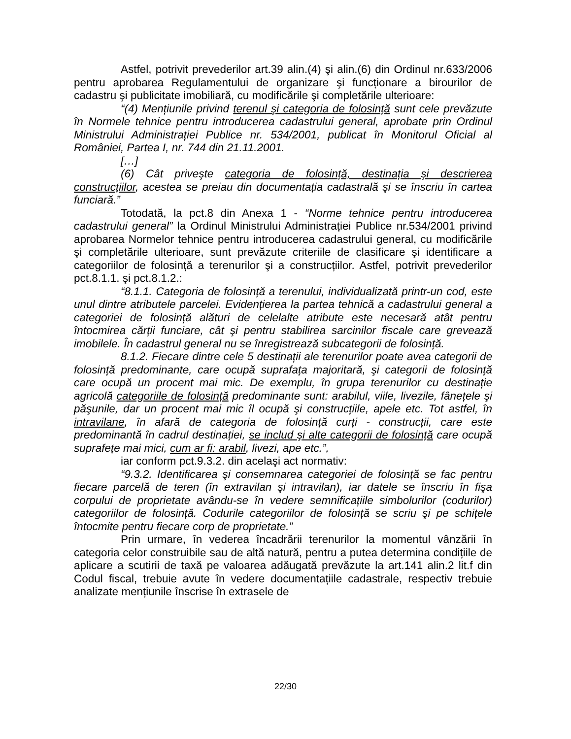Astfel, potrivit prevederilor art.39 alin.(4) şi alin.(6) din Ordinul nr.633/2006 pentru aprobarea Regulamentului de organizare şi funcționare a birourilor de cadastru şi publicitate imobiliară, cu modificările şi completările ulterioare:
“(4) Mențiunile privind terenul şi categoria de folosință sunt cele prevăzute în Normele tehnice pentru introducerea cadastrului general, aprobate prin Ordinul Ministrului Administrației Publice nr. 534/2001, publicat în Monitorul Oficial al României, Partea I, nr. 744 din 21.11.2001.
[…]
(6) Cât priveşte categoria de folosință, destinația şi descrierea construcțiilor, acestea se preiau din documentația cadastrală şi se înscriu în cartea funciară.”
Totodată, la pct.8 din Anexa 1 - “Norme tehnice pentru introducerea cadastrului general” la Ordinul Ministrului Administrației Publice nr.534/2001 privind aprobarea Normelor tehnice pentru introducerea cadastrului general, cu modificările şi completările ulterioare, sunt prevăzute criteriile de clasificare şi identificare a categoriilor de folosință a terenurilor şi a construcțiilor. Astfel, potrivit prevederilor pct.8.1.1. şi pct.8.1.2.:
“8.1.1. Categoria de folosință a terenului, individualizată printr-un cod, este unul dintre atributele parcelei. Evidențierea la partea tehnică a cadastrului general a categoriei de folosință alături de celelalte atribute este necesară atât pentru întocmirea cărții funciare, cât şi pentru stabilirea sarcinilor fiscale care grevează imobilele. În cadastrul general nu se înregistrează subcategorii de folosință.
8.1.2. Fiecare dintre cele 5 destinații ale terenurilor poate avea categorii de folosință predominante, care ocupă suprafața majoritară, şi categorii de folosință care ocupă un procent mai mic. De exemplu, în grupa terenurilor cu destinație agricolă categoriile de folosință predominante sunt: arabilul, viile, livezile, fânețele şi păşunile, dar un procent mai mic îl ocupă şi construcțiile, apele etc. Tot astfel, în intravilane, în afară de categoria de folosință curți - construcții, care este predominantă în cadrul destinației, se includ şi alte categorii de folosință care ocupă suprafețe mai mici, cum ar fi: arabil, livezi, ape etc.”,
iar conform pct.9.3.2. din acelaşi act normativ:
“9.3.2. Identificarea şi consemnarea categoriei de folosință se fac pentru fiecare parcelă de teren (în extravilan şi intravilan), iar datele se înscriu în fişa corpului de proprietate avându-se în vedere semnificațiile simbolurilor (codurilor) categoriilor de folosință. Codurile categoriilor de folosință se scriu şi pe schițele întocmite pentru fiecare corp de proprietate.”
Prin urmare, în vederea încadrării terenurilor la momentul vânzării în categoria celor construibile sau de altă natură, pentru a putea determina condițiile de aplicare a scutirii de taxă pe valoarea adăugată prevăzute la art.141 alin.2 lit.f din Codul fiscal, trebuie avute în vedere documentațiile cadastrale, respectiv trebuie analizate mențiunile înscrise în extrasele de
22/30